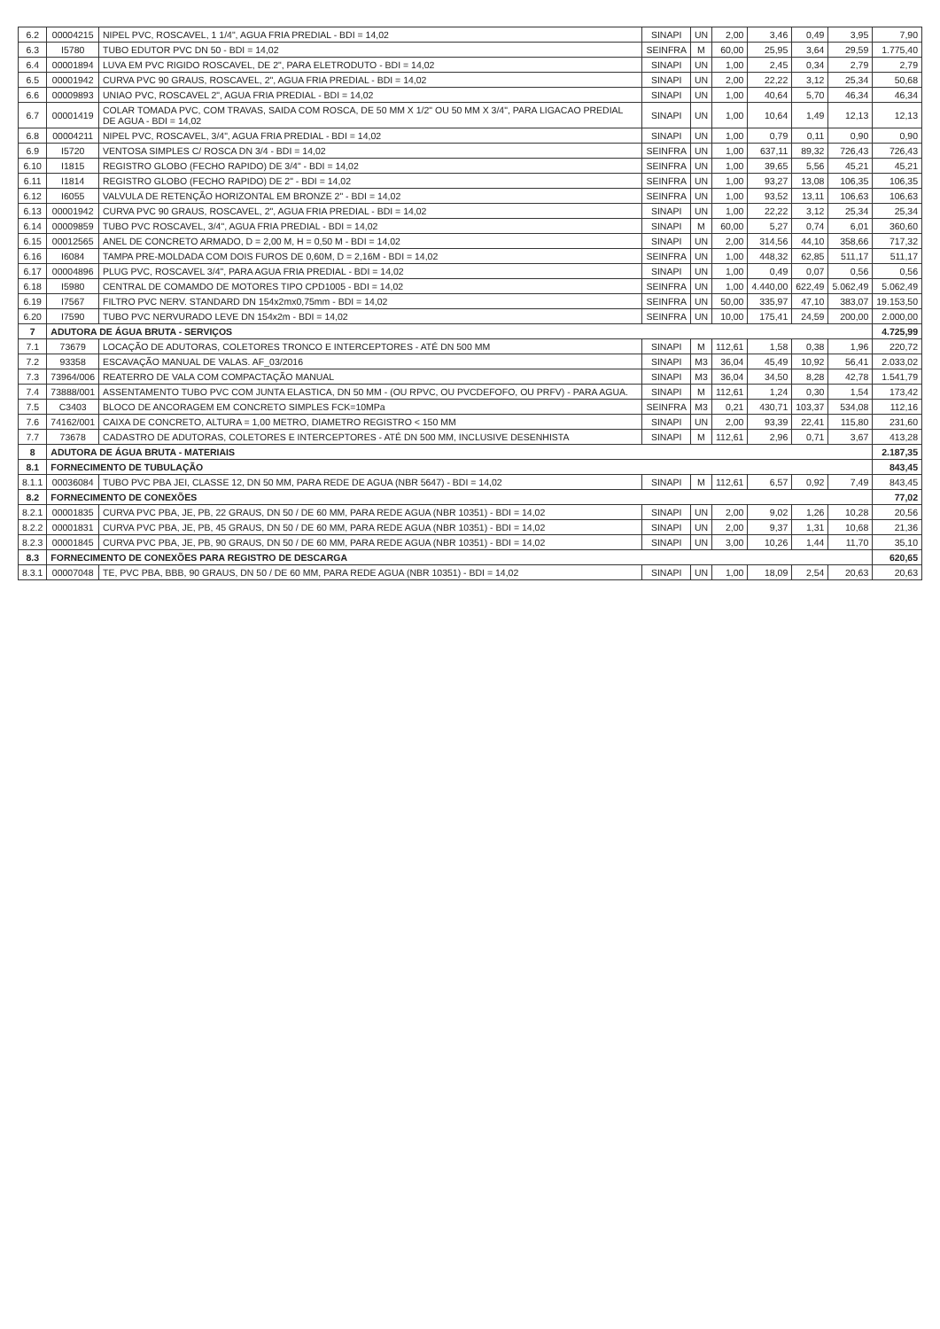| 6.2 | 00004215 | NIPEL PVC, ROSCAVEL, 1 1/4", AGUA FRIA PREDIAL - BDI = 14,02 | SINAPI | UN | 2,00 | 3,46 | 0,49 | 3,95 | 7,90 |
| 6.3 | I5780 | TUBO EDUTOR PVC DN 50 - BDI = 14,02 | SEINFRA | M | 60,00 | 25,95 | 3,64 | 29,59 | 1.775,40 |
| 6.4 | 00001894 | LUVA EM PVC RIGIDO ROSCAVEL, DE 2", PARA ELETRODUTO - BDI = 14,02 | SINAPI | UN | 1,00 | 2,45 | 0,34 | 2,79 | 2,79 |
| 6.5 | 00001942 | CURVA PVC 90 GRAUS, ROSCAVEL, 2", AGUA FRIA PREDIAL - BDI = 14,02 | SINAPI | UN | 2,00 | 22,22 | 3,12 | 25,34 | 50,68 |
| 6.6 | 00009893 | UNIAO PVC, ROSCAVEL 2", AGUA FRIA PREDIAL - BDI = 14,02 | SINAPI | UN | 1,00 | 40,64 | 5,70 | 46,34 | 46,34 |
| 6.7 | 00001419 | COLAR TOMADA PVC, COM TRAVAS, SAIDA COM ROSCA, DE 50 MM X 1/2" OU 50 MM X 3/4", PARA LIGACAO PREDIAL DE AGUA - BDI = 14,02 | SINAPI | UN | 1,00 | 10,64 | 1,49 | 12,13 | 12,13 |
| 6.8 | 00004211 | NIPEL PVC, ROSCAVEL, 3/4", AGUA FRIA PREDIAL - BDI = 14,02 | SINAPI | UN | 1,00 | 0,79 | 0,11 | 0,90 | 0,90 |
| 6.9 | I5720 | VENTOSA SIMPLES C/ ROSCA DN 3/4 - BDI = 14,02 | SEINFRA | UN | 1,00 | 637,11 | 89,32 | 726,43 | 726,43 |
| 6.10 | I1815 | REGISTRO GLOBO (FECHO RAPIDO) DE 3/4" - BDI = 14,02 | SEINFRA | UN | 1,00 | 39,65 | 5,56 | 45,21 | 45,21 |
| 6.11 | I1814 | REGISTRO GLOBO (FECHO RAPIDO) DE 2" - BDI = 14,02 | SEINFRA | UN | 1,00 | 93,27 | 13,08 | 106,35 | 106,35 |
| 6.12 | I6055 | VALVULA DE RETENÇÃO HORIZONTAL EM BRONZE 2" - BDI = 14,02 | SEINFRA | UN | 1,00 | 93,52 | 13,11 | 106,63 | 106,63 |
| 6.13 | 00001942 | CURVA PVC 90 GRAUS, ROSCAVEL, 2", AGUA FRIA PREDIAL - BDI = 14,02 | SINAPI | UN | 1,00 | 22,22 | 3,12 | 25,34 | 25,34 |
| 6.14 | 00009859 | TUBO PVC ROSCAVEL, 3/4", AGUA FRIA PREDIAL - BDI = 14,02 | SINAPI | M | 60,00 | 5,27 | 0,74 | 6,01 | 360,60 |
| 6.15 | 00012565 | ANEL DE CONCRETO ARMADO, D = 2,00 M, H = 0,50 M - BDI = 14,02 | SINAPI | UN | 2,00 | 314,56 | 44,10 | 358,66 | 717,32 |
| 6.16 | I6084 | TAMPA PRE-MOLDADA COM DOIS FUROS DE 0,60M, D = 2,16M - BDI = 14,02 | SEINFRA | UN | 1,00 | 448,32 | 62,85 | 511,17 | 511,17 |
| 6.17 | 00004896 | PLUG PVC, ROSCAVEL 3/4", PARA AGUA FRIA PREDIAL - BDI = 14,02 | SINAPI | UN | 1,00 | 0,49 | 0,07 | 0,56 | 0,56 |
| 6.18 | I5980 | CENTRAL DE COMAMDO DE MOTORES TIPO CPD1005 - BDI = 14,02 | SEINFRA | UN | 1,00 | 4.440,00 | 622,49 | 5.062,49 | 5.062,49 |
| 6.19 | I7567 | FILTRO PVC NERV. STANDARD DN 154x2mx0,75mm - BDI = 14,02 | SEINFRA | UN | 50,00 | 335,97 | 47,10 | 383,07 | 19.153,50 |
| 6.20 | I7590 | TUBO PVC NERVURADO LEVE DN 154x2m - BDI = 14,02 | SEINFRA | UN | 10,00 | 175,41 | 24,59 | 200,00 | 2.000,00 |
| 7 | ADUTORA DE ÁGUA BRUTA - SERVIÇOS | | | | | | | | 4.725,99 |
| 7.1 | 73679 | LOCAÇÃO DE ADUTORAS, COLETORES TRONCO E INTERCEPTORES - ATÉ DN 500 MM | SINAPI | M | 112,61 | 1,58 | 0,38 | 1,96 | 220,72 |
| 7.2 | 93358 | ESCAVAÇÃO MANUAL DE VALAS. AF_03/2016 | SINAPI | M3 | 36,04 | 45,49 | 10,92 | 56,41 | 2.033,02 |
| 7.3 | 73964/006 | REATERRO DE VALA COM COMPACTAÇÃO MANUAL | SINAPI | M3 | 36,04 | 34,50 | 8,28 | 42,78 | 1.541,79 |
| 7.4 | 73888/001 | ASSENTAMENTO TUBO PVC COM JUNTA ELASTICA, DN 50 MM - (OU RPVC, OU PVCDEFOFO, OU PRFV) - PARA AGUA. | SINAPI | M | 112,61 | 1,24 | 0,30 | 1,54 | 173,42 |
| 7.5 | C3403 | BLOCO DE ANCORAGEM EM CONCRETO SIMPLES FCK=10MPa | SEINFRA | M3 | 0,21 | 430,71 | 103,37 | 534,08 | 112,16 |
| 7.6 | 74162/001 | CAIXA DE CONCRETO, ALTURA = 1,00 METRO, DIAMETRO REGISTRO < 150 MM | SINAPI | UN | 2,00 | 93,39 | 22,41 | 115,80 | 231,60 |
| 7.7 | 73678 | CADASTRO DE ADUTORAS, COLETORES E INTERCEPTORES - ATÉ DN 500 MM, INCLUSIVE DESENHISTA | SINAPI | M | 112,61 | 2,96 | 0,71 | 3,67 | 413,28 |
| 8 | ADUTORA DE ÁGUA BRUTA - MATERIAIS | | | | | | | | 2.187,35 |
| 8.1 | FORNECIMENTO DE TUBULAÇÃO | | | | | | | | 843,45 |
| 8.1.1 | 00036084 | TUBO PVC PBA JEI, CLASSE 12, DN 50 MM, PARA REDE DE AGUA (NBR 5647) - BDI = 14,02 | SINAPI | M | 112,61 | 6,57 | 0,92 | 7,49 | 843,45 |
| 8.2 | FORNECIMENTO DE CONEXÕES | | | | | | | | 77,02 |
| 8.2.1 | 00001835 | CURVA PVC PBA, JE, PB, 22 GRAUS, DN 50 / DE 60 MM, PARA REDE AGUA (NBR 10351) - BDI = 14,02 | SINAPI | UN | 2,00 | 9,02 | 1,26 | 10,28 | 20,56 |
| 8.2.2 | 00001831 | CURVA PVC PBA, JE, PB, 45 GRAUS, DN 50 / DE 60 MM, PARA REDE AGUA (NBR 10351) - BDI = 14,02 | SINAPI | UN | 2,00 | 9,37 | 1,31 | 10,68 | 21,36 |
| 8.2.3 | 00001845 | CURVA PVC PBA, JE, PB, 90 GRAUS, DN 50 / DE 60 MM, PARA REDE AGUA (NBR 10351) - BDI = 14,02 | SINAPI | UN | 3,00 | 10,26 | 1,44 | 11,70 | 35,10 |
| 8.3 | FORNECIMENTO DE CONEXÕES PARA REGISTRO DE DESCARGA | | | | | | | | 620,65 |
| 8.3.1 | 00007048 | TE, PVC PBA, BBB, 90 GRAUS, DN 50 / DE 60 MM, PARA REDE AGUA (NBR 10351) - BDI = 14,02 | SINAPI | UN | 1,00 | 18,09 | 2,54 | 20,63 | 20,63 |